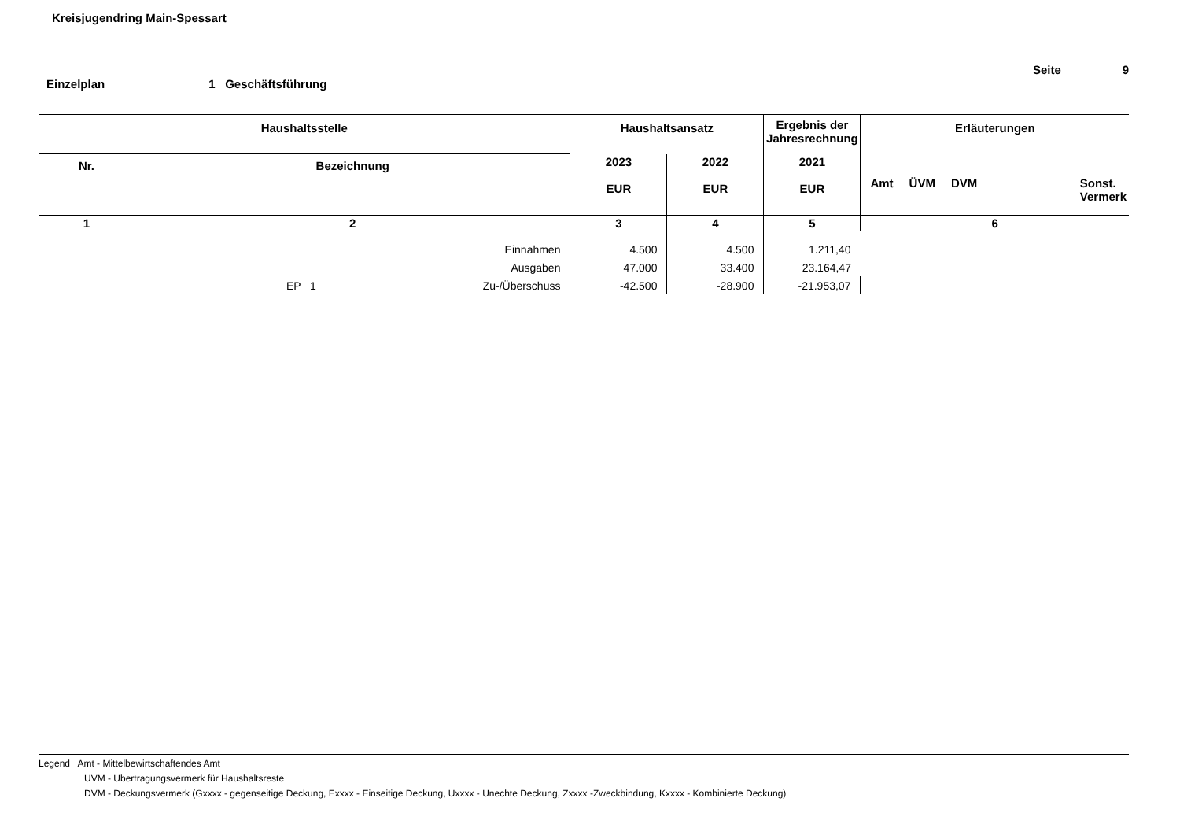Kreisjugendring Main-Spessart
Seite 9
Einzelplan 1 Geschäftsführung
| Haushaltsstelle | | Haushaltsansatz | | Ergebnis der Jahresrechnung | Erläuterungen |
| --- | --- | --- | --- | --- | --- |
| Nr. | Bezeichnung | 2023 EUR | 2022 EUR | 2021 EUR | Amt ÜVM DVM Sonst. Vermerk |
| 1 | 2 | 3 | 4 | 5 | 6 |
| | Einnahmen | 4.500 | 4.500 | 1.211,40 | |
| | Ausgaben | 47.000 | 33.400 | 23.164,47 | |
| | EP 1 Zu-/Überschuss | -42.500 | -28.900 | -21.953,07 | |
Legend Amt - Mittelbewirtschaftendes Amt
ÜVM - Übertragungsvermerk für Haushaltsreste
DVM - Deckungsvermerk (Gxxxx - gegenseitige Deckung, Exxxx - Einseitige Deckung, Uxxxx - Unechte Deckung, Zxxxx -Zweckbindung, Kxxxx - Kombinierte Deckung)